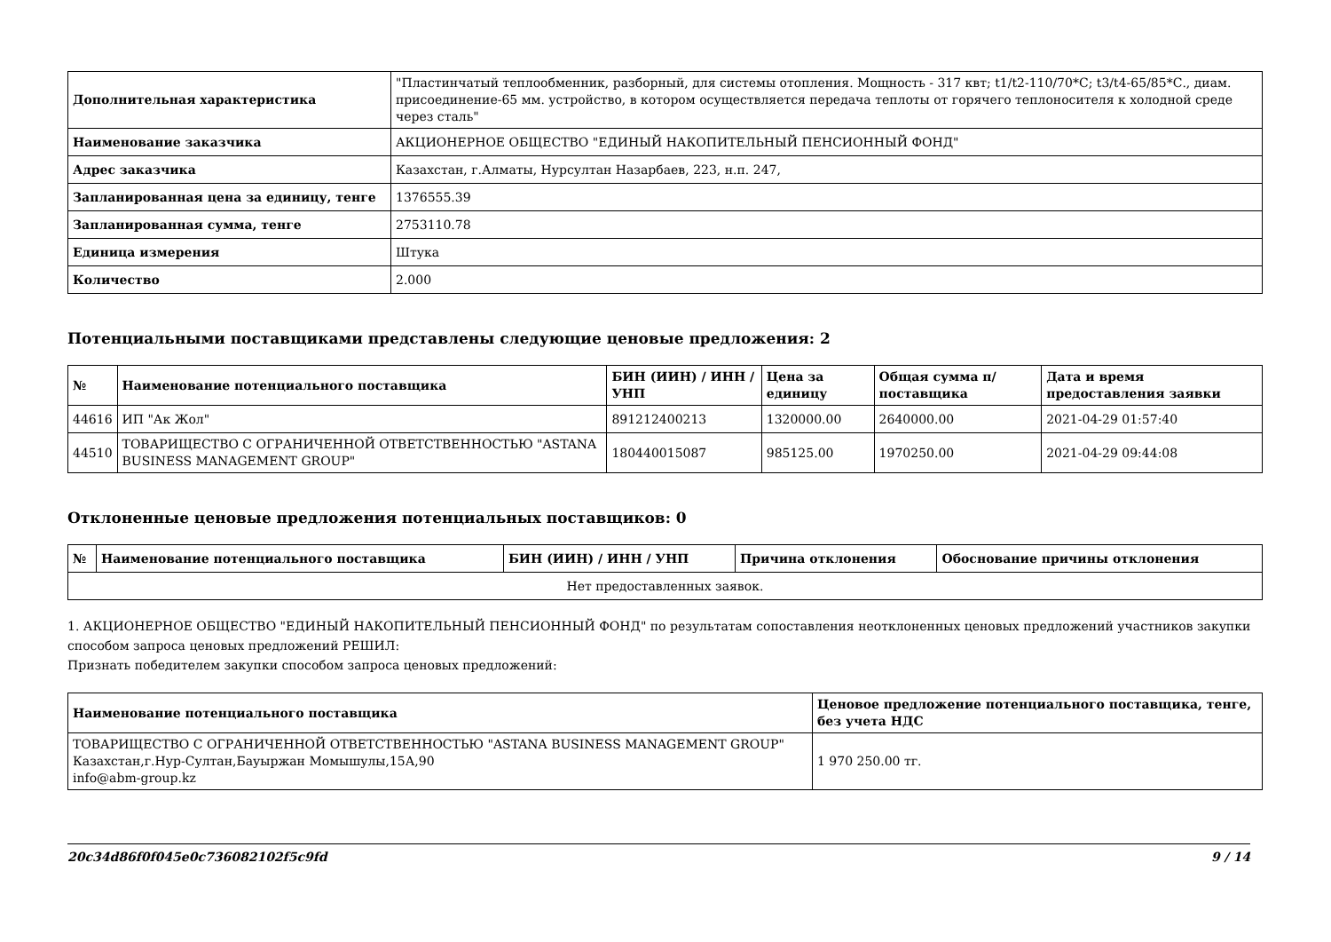| Дополнительная характеристика | "Пластинчатый теплообменник, разборный, для системы отопления. Мощность - 317 квт; t1/t2-110/70*C; t3/t4-65/85*С., диам. присоединение-65 мм. устройство, в котором осуществляется передача теплоты от горячего теплоносителя к холодной среде через сталь" |
| Наименование заказчика | АКЦИОНЕРНОЕ ОБЩЕСТВО "ЕДИНЫЙ НАКОПИТЕЛЬНЫЙ ПЕНСИОННЫЙ ФОНД" |
| Адрес заказчика | Казахстан, г.Алматы, Нурсултан Назарбаев, 223, н.п. 247, |
| Запланированная цена за единицу, тенге | 1376555.39 |
| Запланированная сумма, тенге | 2753110.78 |
| Единица измерения | Штука |
| Количество | 2.000 |
Потенциальными поставщиками представлены следующие ценовые предложения: 2
| № | Наименование потенциального поставщика | БИН (ИИН) / ИНН / УНП | Цена за единицу | Общая сумма п/поставщика | Дата и время предоставления заявки |
| --- | --- | --- | --- | --- | --- |
| 44616 | ИП "Ак Жол" | 891212400213 | 1320000.00 | 2640000.00 | 2021-04-29 01:57:40 |
| 44510 | ТОВАРИЩЕСТВО С ОГРАНИЧЕННОЙ ОТВЕТСТВЕННОСТЬЮ "ASTANA BUSINESS MANAGEMENT GROUP" | 180440015087 | 985125.00 | 1970250.00 | 2021-04-29 09:44:08 |
Отклоненные ценовые предложения потенциальных поставщиков: 0
| № | Наименование потенциального поставщика | БИН (ИИН) / ИНН / УНП | Причина отклонения | Обоснование причины отклонения |
| --- | --- | --- | --- | --- |
| Нет предоставленных заявок. | | | | |
1. АКЦИОНЕРНОЕ ОБЩЕСТВО "ЕДИНЫЙ НАКОПИТЕЛЬНЫЙ ПЕНСИОННЫЙ ФОНД" по результатам сопоставления неотклоненных ценовых предложений участников закупки способом запроса ценовых предложений РЕШИЛ:
Признать победителем закупки способом запроса ценовых предложений:
| Наименование потенциального поставщика | Ценовое предложение потенциального поставщика, тенге, без учета НДС |
| --- | --- |
| ТОВАРИЩЕСТВО С ОГРАНИЧЕННОЙ ОТВЕТСТВЕННОСТЬЮ "ASTANA BUSINESS MANAGEMENT GROUP" Казахстан,г.Нур-Султан,Бауыржан Момышулы,15А,90 info@abm-group.kz | 1 970 250.00 тг. |
20c34d86f0f045e0c736082102f5c9fd 9 / 14